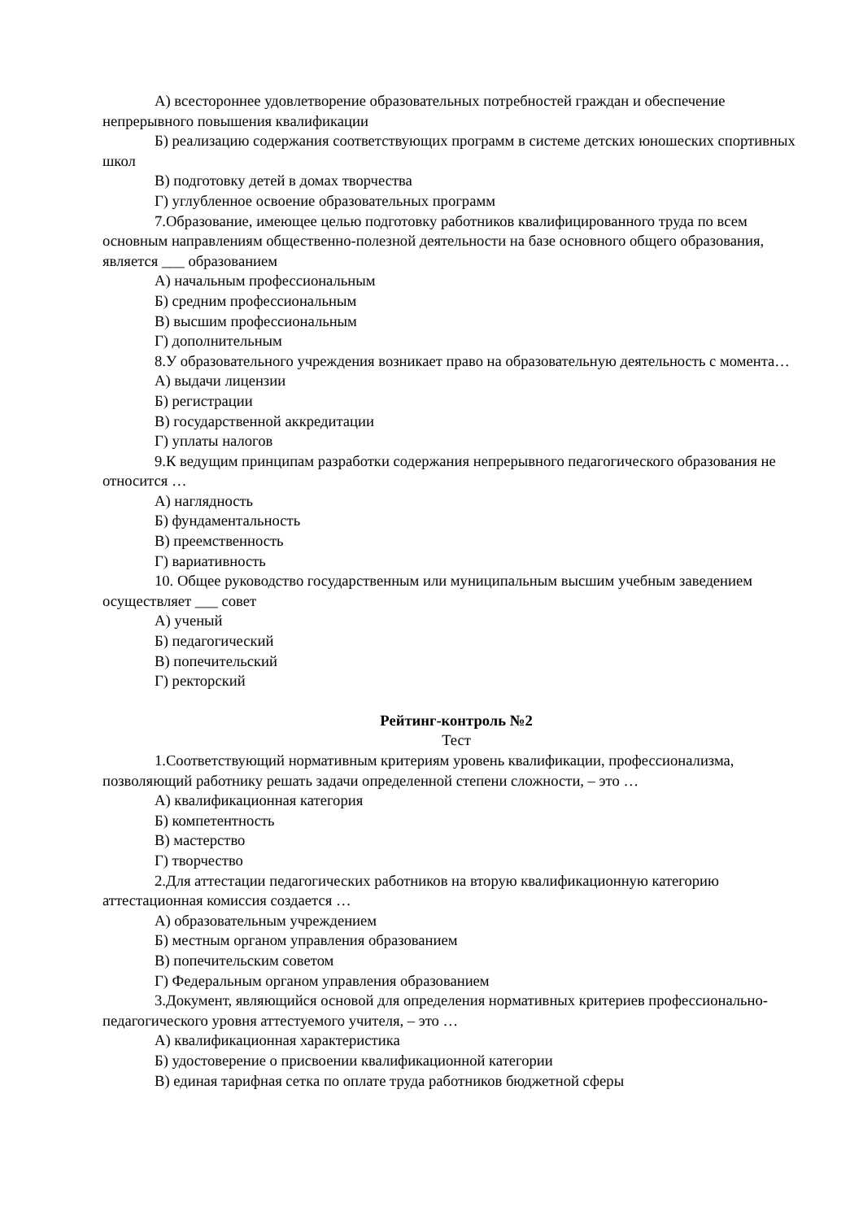А) всестороннее удовлетворение образовательных потребностей граждан и обеспечение непрерывного повышения квалификации
Б) реализацию содержания соответствующих программ в системе детских юношеских спортивных школ
В) подготовку детей в домах творчества
Г) углубленное освоение образовательных программ
7.Образование, имеющее целью подготовку работников квалифицированного труда по всем основным направлениям общественно-полезной деятельности на базе основного общего образования, является ___ образованием
А) начальным профессиональным
Б) средним профессиональным
В) высшим профессиональным
Г) дополнительным
8.У образовательного учреждения возникает право на образовательную деятельность с момента…
А) выдачи лицензии
Б) регистрации
В) государственной аккредитации
Г) уплаты налогов
9.К ведущим принципам разработки содержания непрерывного педагогического образования не относится …
А) наглядность
Б) фундаментальность
В) преемственность
Г) вариативность
10. Общее руководство государственным или муниципальным высшим учебным заведением осуществляет ___ совет
А) ученый
Б) педагогический
В) попечительский
Г) ректорский
Рейтинг-контроль №2
Тест
1.Соответствующий нормативным критериям уровень квалификации, профессионализма, позволяющий работнику решать задачи определенной степени сложности, – это …
А) квалификационная категория
Б) компетентность
В) мастерство
Г) творчество
2.Для аттестации педагогических работников на вторую квалификационную категорию аттестационная комиссия создается …
А) образовательным учреждением
Б) местным органом управления образованием
В) попечительским советом
Г) Федеральным органом управления образованием
3.Документ, являющийся основой для определения нормативных критериев профессионально-педагогического уровня аттестуемого учителя, – это …
А) квалификационная характеристика
Б) удостоверение о присвоении квалификационной категории
В) единая тарифная сетка по оплате труда работников бюджетной сферы